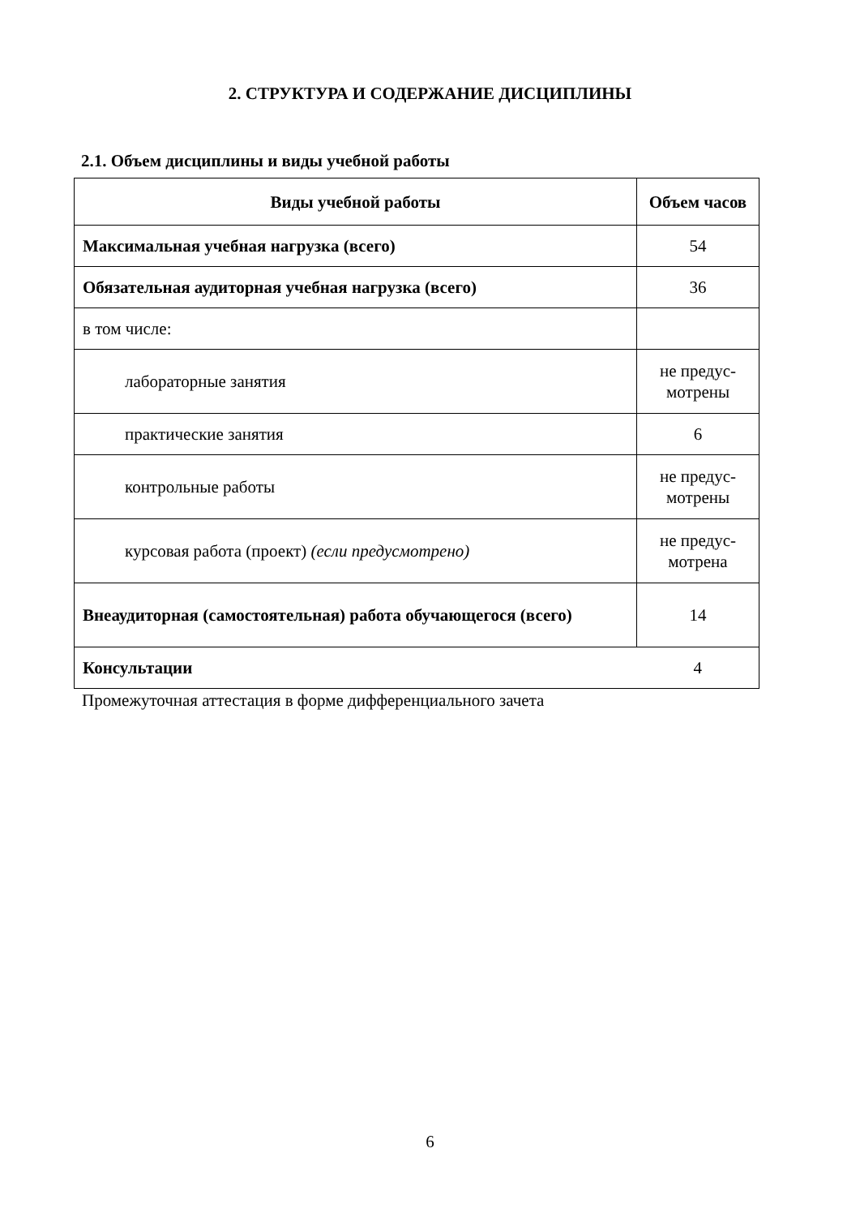2. СТРУКТУРА И СОДЕРЖАНИЕ ДИСЦИПЛИНЫ
2.1. Объем дисциплины и виды учебной работы
| Виды учебной работы | Объем часов |
| --- | --- |
| Максимальная учебная нагрузка (всего) | 54 |
| Обязательная аудиторная учебная нагрузка (всего) | 36 |
| в том числе: | |
| лабораторные занятия | не предус-мотрены |
| практические занятия | 6 |
| контрольные работы | не предус-мотрены |
| курсовая работа (проект) (если предусмотрено) | не предус-мотрена |
| Внеаудиторная (самостоятельная) работа обучающегося (всего) | 14 |
| Консультации | 4 |
Промежуточная аттестация в форме дифференциального зачета
6